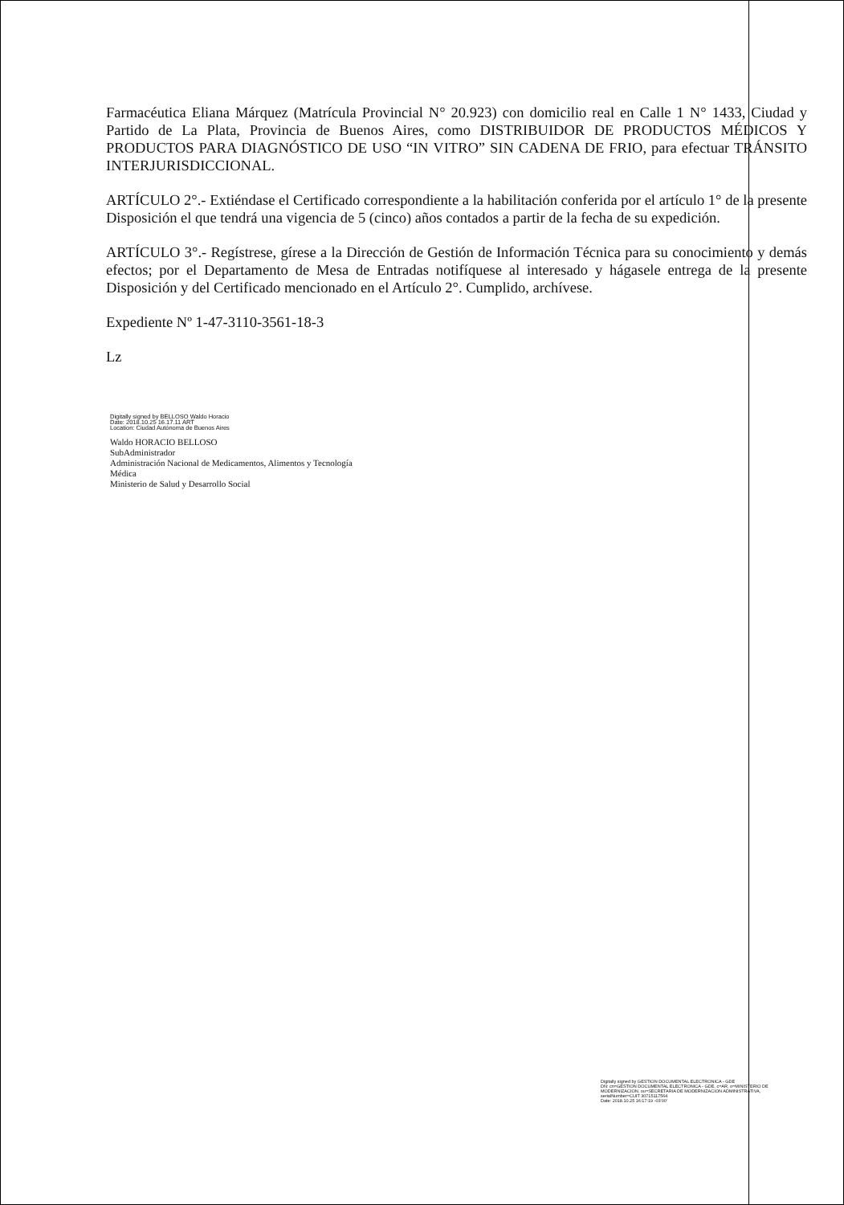Farmacéutica Eliana Márquez (Matrícula Provincial N° 20.923) con domicilio real en Calle 1 N° 1433, Ciudad y Partido de La Plata, Provincia de Buenos Aires, como DISTRIBUIDOR DE PRODUCTOS MÉDICOS Y PRODUCTOS PARA DIAGNÓSTICO DE USO “IN VITRO” SIN CADENA DE FRIO, para efectuar TRÁNSITO INTERJURISDICCIONAL.
ARTÍCULO 2°.- Extiéndase el Certificado correspondiente a la habilitación conferida por el artículo 1° de la presente Disposición el que tendrá una vigencia de 5 (cinco) años contados a partir de la fecha de su expedición.
ARTÍCULO 3°.- Regístrese, gírese a la Dirección de Gestión de Información Técnica para su conocimiento y demás efectos; por el Departamento de Mesa de Entradas notifíquese al interesado y hágasele entrega de la presente Disposición y del Certificado mencionado en el Artículo 2°. Cumplido, archívese.
Expediente Nº 1-47-3110-3561-18-3
Lz
Digitally signed by BELLOSO Waldo Horacio
Date: 2018.10.25 16.17.11 ART
Location: Ciudad Autónoma de Buenos Aires
Waldo HORACIO BELLOSO
SubAdministrador
Administración Nacional de Medicamentos, Alimentos y Tecnología
Médica
Ministerio de Salud y Desarrollo Social
Digitally signed by GESTION DOCUMENTAL ELECTRONICA - GDE
DN: cn=GESTION DOCUMENTAL ELECTRONICA - GDE, c=AR, o=MINISTERIO DE MODERNIZACION, ou=SECRETARIA DE MODERNIZACION ADMINISTRATIVA, serialNumber=CUIT 30715117564
Date: 2018.10.25 16:17:19 -03'00'